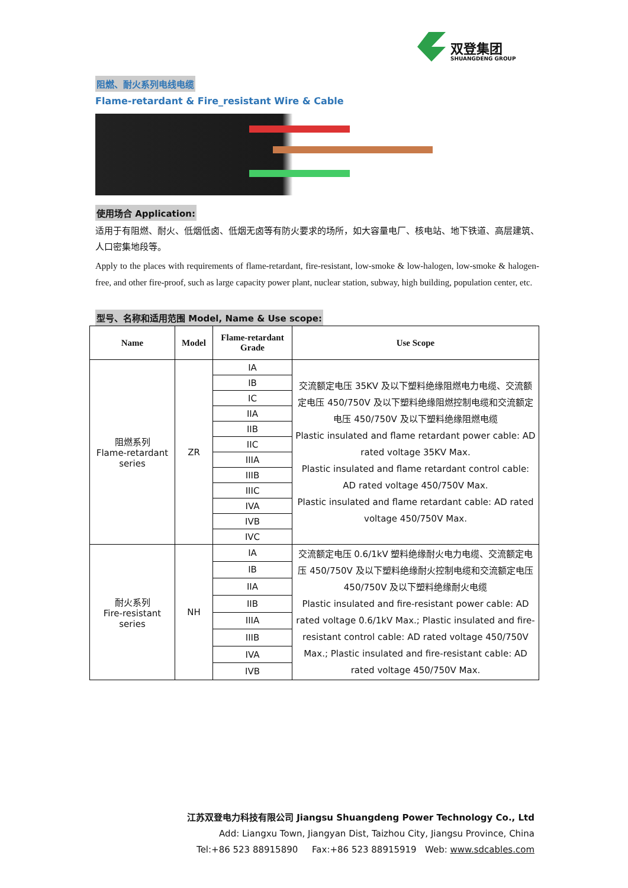双登集团
SHUANGDENG GROUP
阻燃、耐火系列电线电缆
Flame-retardant & Fire_resistant Wire & Cable
使用场合 Application:
适用于有阻燃、耐火、低烟低卤、低烟无卤等有防火要求的场所，如大容量电厂、核电站、地下铁道、高层建筑、人口密集地段等。
Apply to the places with requirements of flame-retardant, fire-resistant, low-smoke & low-halogen, low-smoke & halogen-free, and other fire-proof, such as large capacity power plant, nuclear station, subway, high building, population center, etc.
型号、名称和适用范围 Model, Name & Use scope:
| Name | Model | Flame-retardant Grade | Use Scope |
| --- | --- | --- | --- |
| 阻燃系列 Flame-retardant series | ZR | IA | 交流额定电压 35KV 及以下塑料绝缘阻燃电力电缆、交流额定电压 450/750V 及以下塑料绝缘阻燃控制电缆和交流额定电压 450/750V 及以下塑料绝缘阻燃电缆 Plastic insulated and flame retardant power cable: AD rated voltage 35KV Max. Plastic insulated and flame retardant control cable: AD rated voltage 450/750V Max. Plastic insulated and flame retardant cable: AD rated voltage 450/750V Max. |
| | | IB | |
| | | IC | |
| | | IIA | |
| | | IIB | |
| | | IIC | |
| | | IIIA | |
| | | IIIB | |
| | | IIIC | |
| | | IVA | |
| | | IVB | |
| | | IVC | |
| 耐火系列 Fire-resistant series | NH | IA | 交流额定电压 0.6/1kV 塑料绝缘耐火电力电缆、交流额定电压 450/750V 及以下塑料绝缘耐火控制电缆和交流额定电压 450/750V 及以下塑料绝缘耐火电缆 Plastic insulated and fire-resistant power cable: AD rated voltage 0.6/1kV Max.; Plastic insulated and fire-resistant control cable: AD rated voltage 450/750V Max.; Plastic insulated and fire-resistant cable: AD rated voltage 450/750V Max. |
| | | IB | |
| | | IIA | |
| | | IIB | |
| | | IIIA | |
| | | IIIB | |
| | | IVA | |
| | | IVB | |
江苏双登电力科技有限公司 Jiangsu Shuangdeng Power Technology Co., Ltd
Add: Liangxu Town, Jiangyan Dist, Taizhou City, Jiangsu Province, China
Tel:+86 523 88915890 Fax:+86 523 88915919 Web: www.sdcables.com